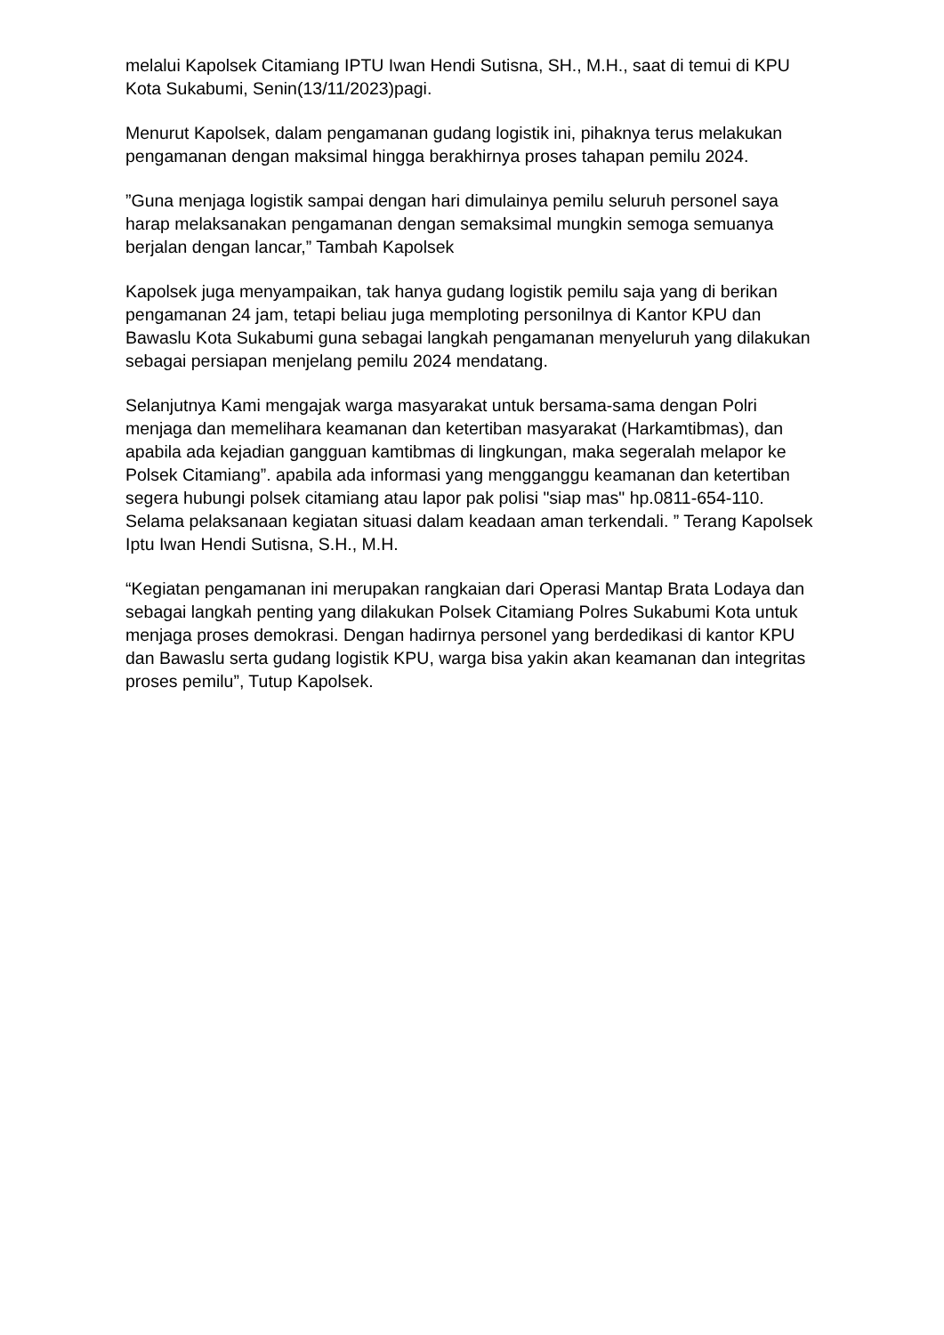melalui Kapolsek Citamiang IPTU Iwan Hendi Sutisna, SH., M.H., saat di temui di KPU Kota Sukabumi, Senin(13/11/2023)pagi.
Menurut Kapolsek, dalam pengamanan gudang logistik ini, pihaknya terus melakukan pengamanan dengan maksimal hingga berakhirnya proses tahapan pemilu 2024.
”Guna menjaga logistik sampai dengan hari dimulainya pemilu seluruh personel saya harap melaksanakan pengamanan dengan semaksimal mungkin semoga semuanya berjalan dengan lancar,” Tambah Kapolsek
Kapolsek juga menyampaikan, tak hanya gudang logistik pemilu saja yang di berikan pengamanan 24 jam, tetapi beliau juga memploting personilnya di Kantor KPU dan Bawaslu Kota Sukabumi guna sebagai langkah pengamanan menyeluruh yang dilakukan sebagai persiapan menjelang pemilu 2024 mendatang.
Selanjutnya Kami mengajak warga masyarakat untuk bersama-sama dengan Polri menjaga dan memelihara keamanan dan ketertiban masyarakat (Harkamtibmas), dan apabila ada kejadian gangguan kamtibmas di lingkungan, maka segeralah melapor ke Polsek Citamiang”. apabila ada informasi yang mengganggu keamanan dan ketertiban segera hubungi polsek citamiang atau lapor pak polisi "siap mas" hp.0811-654-110. Selama pelaksanaan kegiatan situasi dalam keadaan aman terkendali. ” Terang Kapolsek Iptu Iwan Hendi Sutisna, S.H., M.H.
“Kegiatan pengamanan ini merupakan rangkaian dari Operasi Mantap Brata Lodaya dan sebagai langkah penting yang dilakukan Polsek Citamiang Polres Sukabumi Kota untuk menjaga proses demokrasi. Dengan hadirnya personel yang berdedikasi di kantor KPU dan Bawaslu serta gudang logistik KPU, warga bisa yakin akan keamanan dan integritas proses pemilu”, Tutup Kapolsek.